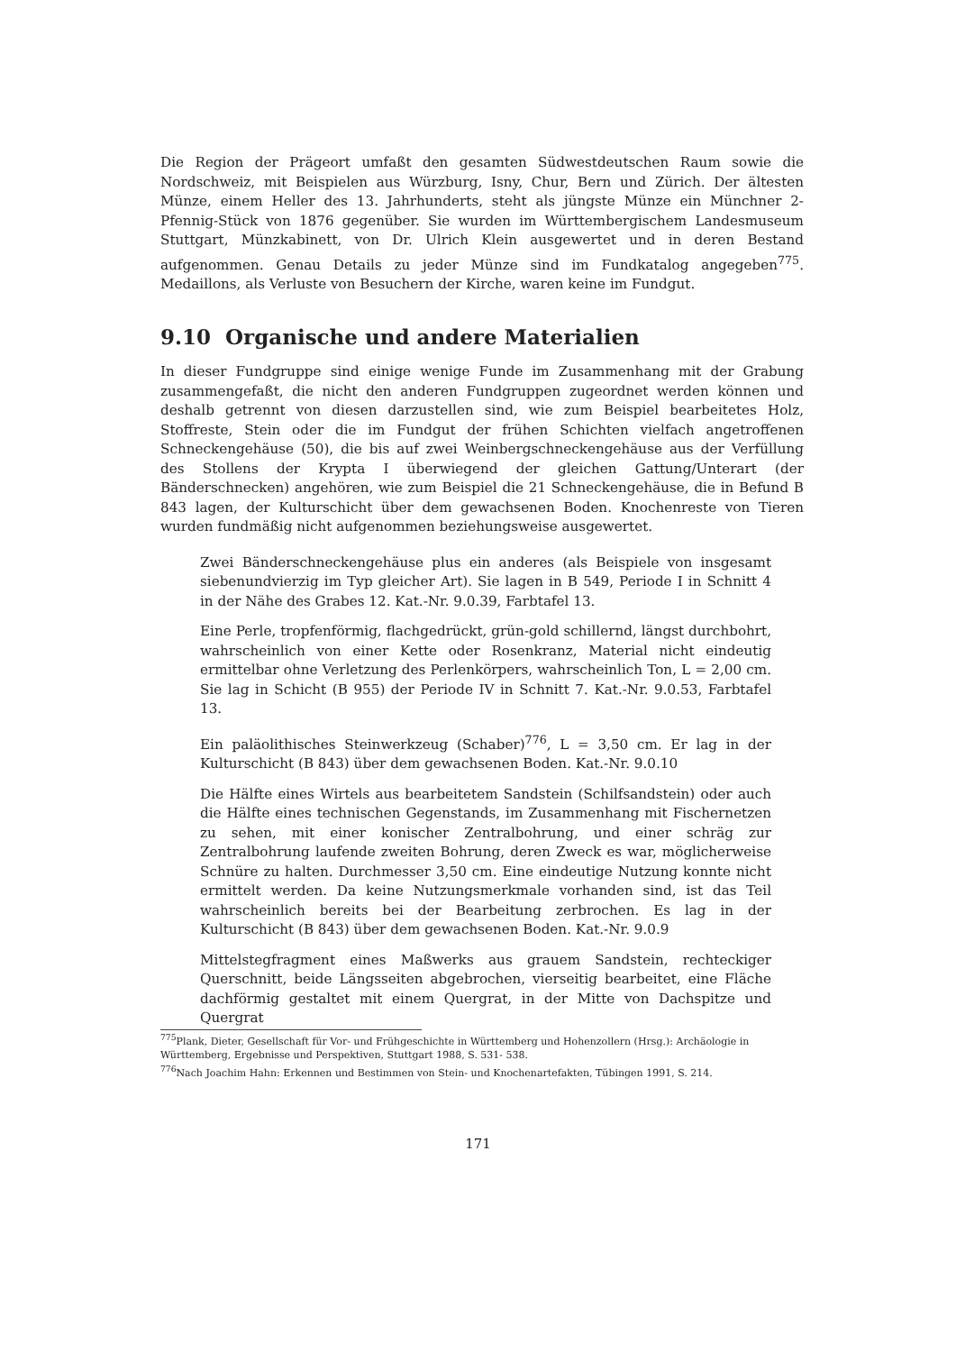Die Region der Prägeort umfaßt den gesamten Südwestdeutschen Raum sowie die Nordschweiz, mit Beispielen aus Würzburg, Isny, Chur, Bern und Zürich. Der ältesten Münze, einem Heller des 13. Jahrhunderts, steht als jüngste Münze ein Münchner 2-Pfennig-Stück von 1876 gegenüber. Sie wurden im Württembergischem Landesmuseum Stuttgart, Münzkabinett, von Dr. Ulrich Klein ausgewertet und in deren Bestand aufgenommen. Genau Details zu jeder Münze sind im Fundkatalog angegeben<sup>775</sup>. Medaillons, als Verluste von Besuchern der Kirche, waren keine im Fundgut.
9.10 Organische und andere Materialien
In dieser Fundgruppe sind einige wenige Funde im Zusammenhang mit der Grabung zusammengefaßt, die nicht den anderen Fundgruppen zugeordnet werden können und deshalb getrennt von diesen darzustellen sind, wie zum Beispiel bearbeitetes Holz, Stoffreste, Stein oder die im Fundgut der frühen Schichten vielfach angetroffenen Schneckengehäuse (50), die bis auf zwei Weinbergschneckengehäuse aus der Verfüllung des Stollens der Krypta I überwiegend der gleichen Gattung/Unterart (der Bänderschnecken) angehören, wie zum Beispiel die 21 Schneckengehäuse, die in Befund B 843 lagen, der Kulturschicht über dem gewachsenen Boden. Knochenreste von Tieren wurden fundmäßig nicht aufgenommen beziehungsweise ausgewertet.
Zwei Bänderschneckengehäuse plus ein anderes (als Beispiele von insgesamt siebenundvierzig im Typ gleicher Art). Sie lagen in B 549, Periode I in Schnitt 4 in der Nähe des Grabes 12. Kat.-Nr. 9.0.39, Farbtafel 13.
Eine Perle, tropfenförmig, flachgedrückt, grün-gold schillernd, längst durchbohrt, wahrscheinlich von einer Kette oder Rosenkranz, Material nicht eindeutig ermittelbar ohne Verletzung des Perlenkörpers, wahrscheinlich Ton, L = 2,00 cm. Sie lag in Schicht (B 955) der Periode IV in Schnitt 7. Kat.-Nr. 9.0.53, Farbtafel 13.
Ein paläolithisches Steinwerkzeug (Schaber)<sup>776</sup>, L = 3,50 cm. Er lag in der Kulturschicht (B 843) über dem gewachsenen Boden. Kat.-Nr. 9.0.10
Die Hälfte eines Wirtels aus bearbeitetem Sandstein (Schilfsandstein) oder auch die Hälfte eines technischen Gegenstands, im Zusammenhang mit Fischernetzen zu sehen, mit einer konischer Zentralbohrung, und einer schräg zur Zentralbohrung laufende zweiten Bohrung, deren Zweck es war, möglicherweise Schnüre zu halten. Durchmesser 3,50 cm. Eine eindeutige Nutzung konnte nicht ermittelt werden. Da keine Nutzungsmerkmale vorhanden sind, ist das Teil wahrscheinlich bereits bei der Bearbeitung zerbrochen. Es lag in der Kulturschicht (B 843) über dem gewachsenen Boden. Kat.-Nr. 9.0.9
Mittelstegfragment eines Maßwerks aus grauem Sandstein, rechteckiger Querschnitt, beide Längsseiten abgebrochen, vierseitig bearbeitet, eine Fläche dachförmig gestaltet mit einem Quergrat, in der Mitte von Dachspitze und Quergrat
<sup>775</sup> Plank, Dieter, Gesellschaft für Vor- und Frühgeschichte in Württemberg und Hohenzollern (Hrsg.): Archäologie in Württemberg, Ergebnisse und Perspektiven, Stuttgart 1988, S. 531- 538.
<sup>776</sup> Nach Joachim Hahn: Erkennen und Bestimmen von Stein- und Knochenartefakten, Tübingen 1991, S. 214.
171